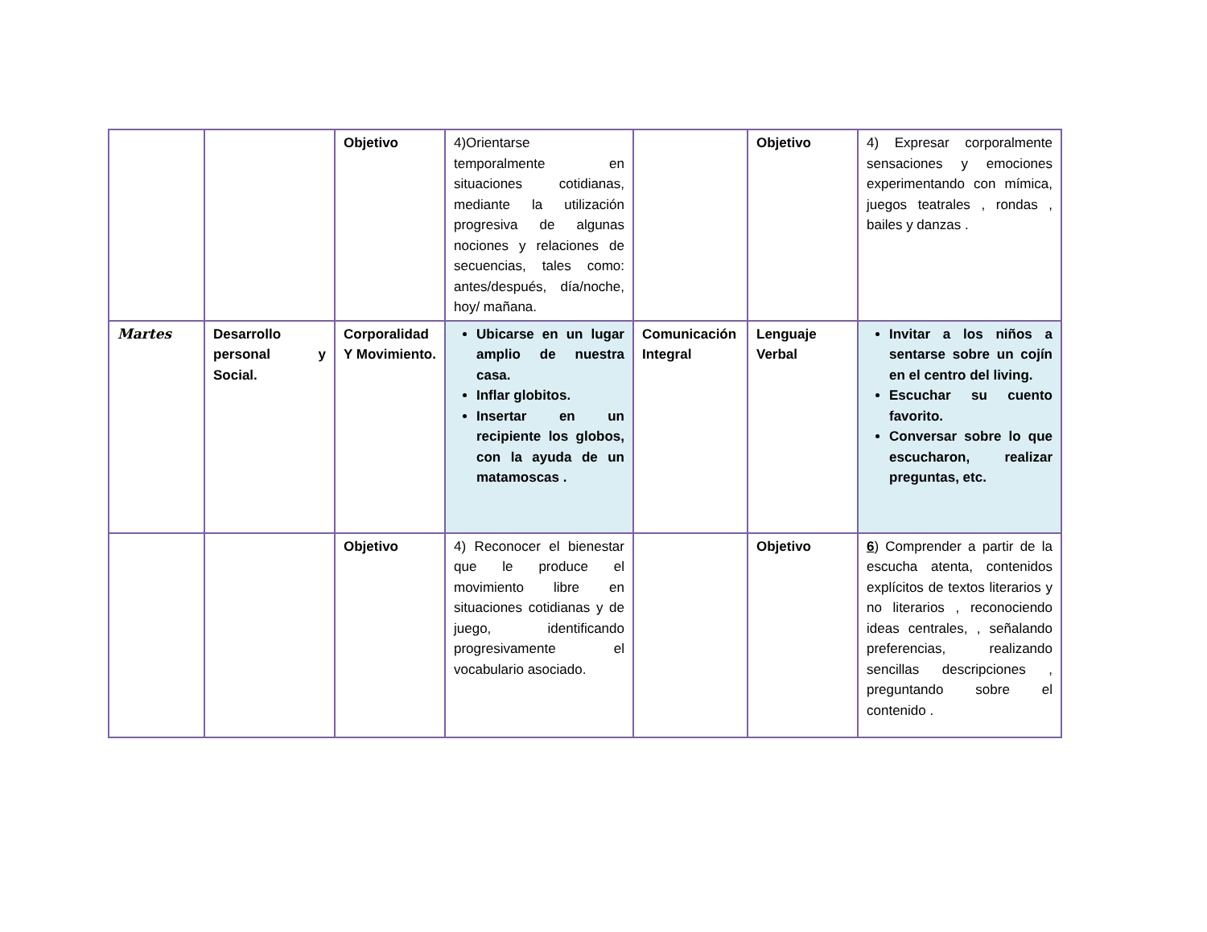| | | Objetivo | 4)Orientarse temporalmente en situaciones cotidianas, mediante la utilización progresiva de algunas nociones y relaciones de secuencias, tales como: antes/después, día/noche, hoy/ mañana. | | Objetivo | 4) Expresar corporalmente sensaciones y emociones experimentando con mímica, juegos teatrales , rondas , bailes y danzas . |
| Martes | Desarrollo personal y Social. | Corporalidad Y Movimiento. | Ubicarse en un lugar amplio de nuestra casa. Inflar globitos. Insertar en un recipiente los globos, con la ayuda de un matamoscas . | Comunicación Integral | Lenguaje Verbal | Invitar a los niños a sentarse sobre un cojín en el centro del living. Escuchar su cuento favorito. Conversar sobre lo que escucharon, realizar preguntas, etc. |
| | | Objetivo | 4) Reconocer el bienestar que le produce el movimiento libre en situaciones cotidianas y de juego, identificando progresivamente el vocabulario asociado. | | Objetivo | 6 ) Comprender a partir de la escucha atenta, contenidos explícitos de textos literarios y no literarios , reconociendo ideas centrales, , señalando preferencias, realizando sencillas descripciones , preguntando sobre el contenido . |